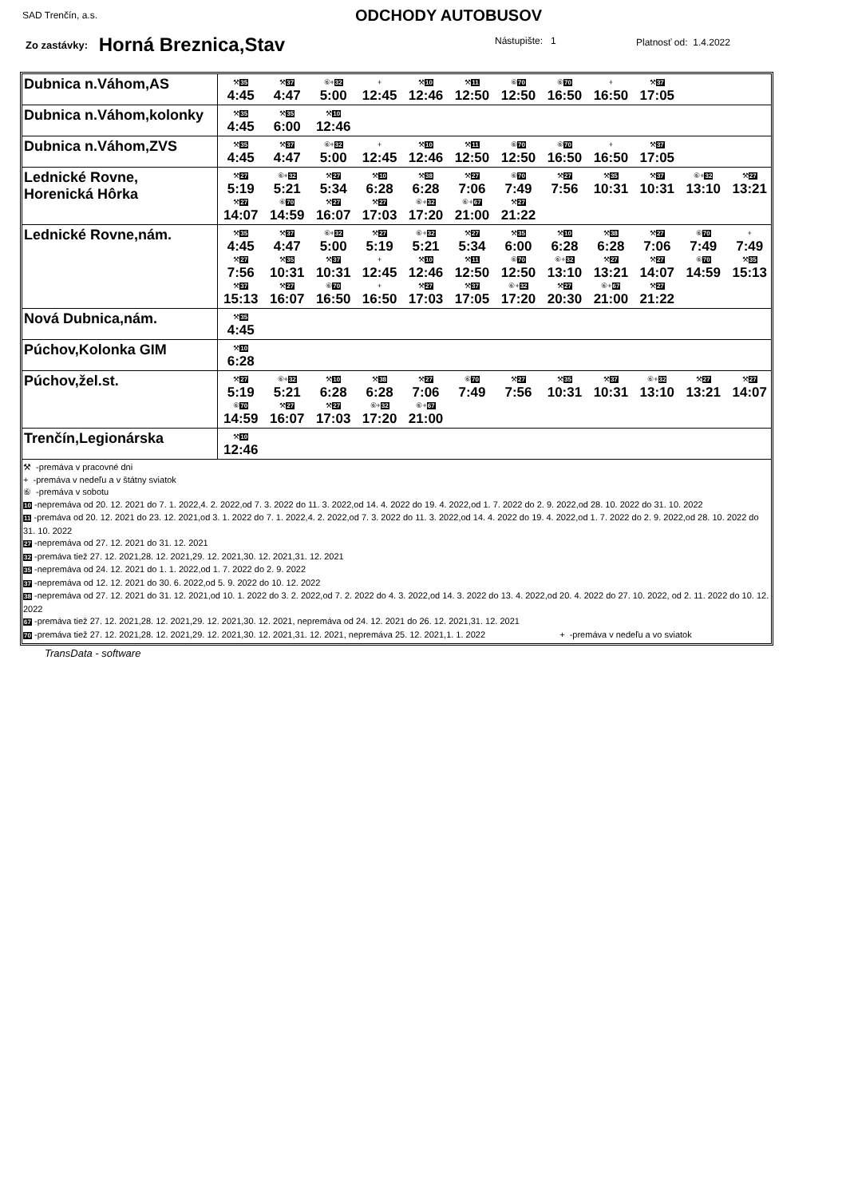SAD Trenčín, a.s. ODCHODY AUTOBUSOV
Zo zastávky: Horná Breznica,Stav
Nástupište: 1 Platnosť od: 1.4.2022
| Dubnica n.Váhom,AS | ⚒ 35 4:45 ⚒ 37 4:47 ⑥+ 32 5:00 + 12:45 ⚒ 10 12:46 ⚒ 11 12:50 ⑥ 70 12:50 ⑥ 70 16:50 + 16:50 ⚒ 37 17:05 |
| Dubnica n.Váhom,kolonky | ⚒ 35 4:45 ⚒ 35 6:00 ⚒ 10 12:46 |
| Dubnica n.Váhom,ZVS | ⚒ 35 4:45 ⚒ 37 4:47 ⑥+ 32 5:00 + 12:45 ⚒ 10 12:46 ⚒ 11 12:50 ⑥ 70 12:50 ⑥ 70 16:50 + 16:50 ⚒ 37 17:05 |
| Lednické Rovne, Horenická Hôrka | ⚒ 27 5:19 ⑥+ 32 5:21 ⚒ 27 5:34 ⚒ 10 6:28 ⚒ 38 6:28 ⚒ 27 7:06 ⑥ 70 7:49 ⚒ 27 7:56 ⚒ 35 10:31 ⚒ 37 10:31 ⑥+ 32 13:10 ⚒ 27 13:21 ⚒ 27 14:07 ⑥ 70 14:59 ⚒ 27 16:07 ⚒ 27 17:03 ⑥+ 32 17:20 ⑥+ 67 21:00 ⚒ 27 21:22 |
| Lednické Rovne,nám. | ⚒ 35 4:45 ⚒ 37 4:47 ⑥+ 32 5:00 ⚒ 27 5:19 ⑥+ 32 5:21 ⚒ 27 5:34 ⚒ 35 6:00 ⚒ 10 6:28 ⚒ 38 6:28 ⚒ 27 7:06 ⑥ 70 7:49 + 7:49 ⚒ 27 7:56 ⚒ 35 10:31 ⚒ 37 10:31 + 12:45 ⚒ 10 12:46 ⚒ 11 12:50 ⑥ 70 12:50 ⑥+ 32 13:10 ⚒ 27 13:21 ⚒ 27 14:07 ⑥ 70 14:59 ⚒ 35 15:13 ⚒ 37 15:13 ⚒ 27 16:07 ⑥ 70 16:50 + 16:50 ⚒ 27 17:03 ⚒ 37 17:05 ⑥+ 32 17:20 ⚒ 27 20:30 ⑥+ 67 21:00 ⚒ 27 21:22 |
| Nová Dubnica,nám. | ⚒ 35 4:45 |
| Púchov,Kolonka GIM | ⚒ 10 6:28 |
| Púchov,žel.st. | ⚒ 27 5:19 ⑥+ 32 5:21 ⚒ 10 6:28 ⚒ 38 6:28 ⚒ 27 7:06 ⑥ 70 7:49 ⚒ 27 7:56 ⚒ 35 10:31 ⚒ 37 10:31 ⑥+ 32 13:10 ⚒ 27 13:21 ⚒ 27 14:07 ⑥ 70 14:59 ⚒ 27 16:07 ⚒ 27 17:03 ⑥+ 32 17:20 ⑥+ 67 21:00 |
| Trenčín,Legionárska | ⚒ 10 12:46 |
| ⚒ -premáva v pracovné dni + -premáva v nedeľu a v štátny sviatok ⑥ -premáva v sobotu 10 -nepremáva od 20. 12. 2021 do 7. 1. 2022,4. 2. 2022,od 7. 3. 2022 do 11. 3. 2022,od 14. 4. 2022 do 19. 4. 2022,od 1. 7. 2022 do 2. 9. 2022,od 28. 10. 2022 do 31. 10. 2022 11 -premáva od 20. 12. 2021 do 23. 12. 2021,od 3. 1. 2022 do 7. 1. 2022,4. 2. 2022,od 7. 3. 2022 do 11. 3. 2022,od 14. 4. 2022 do 19. 4. 2022,od 1. 7. 2022 do 2. 9. 2022,od 28. 10. 2022 do 31. 10. 2022 27 -nepremáva od 27. 12. 2021 do 31. 12. 2021 32 -premáva tiež 27. 12. 2021,28. 12. 2021,29. 12. 2021,30. 12. 2021,31. 12. 2021 35 -nepremáva od 24. 12. 2021 do 1. 1. 2022,od 1. 7. 2022 do 2. 9. 2022 37 -nepremáva od 12. 12. 2021 do 30. 6. 2022,od 5. 9. 2022 do 10. 12. 2022 38 -nepremáva od 27. 12. 2021 do 31. 12. 2021,od 10. 1. 2022 do 3. 2. 2022,od 7. 2. 2022 do 4. 3. 2022,od 14. 3. 2022 do 13. 4. 2022,od 20. 4. 2022 do 27. 10. 2022, od 2. 11. 2022 do 10. 12. 2022 67 -premáva tiež 27. 12. 2021,28. 12. 2021,29. 12. 2021,30. 12. 2021, nepremáva od 24. 12. 2021 do 26. 12. 2021,31. 12. 2021 70 -premáva tiež 27. 12. 2021,28. 12. 2021,29. 12. 2021,30. 12. 2021,31. 12. 2021, nepremáva 25. 12. 2021,1. 1. 2022 + -premáva v nedeľu a vo sviatok | |
TransData - software